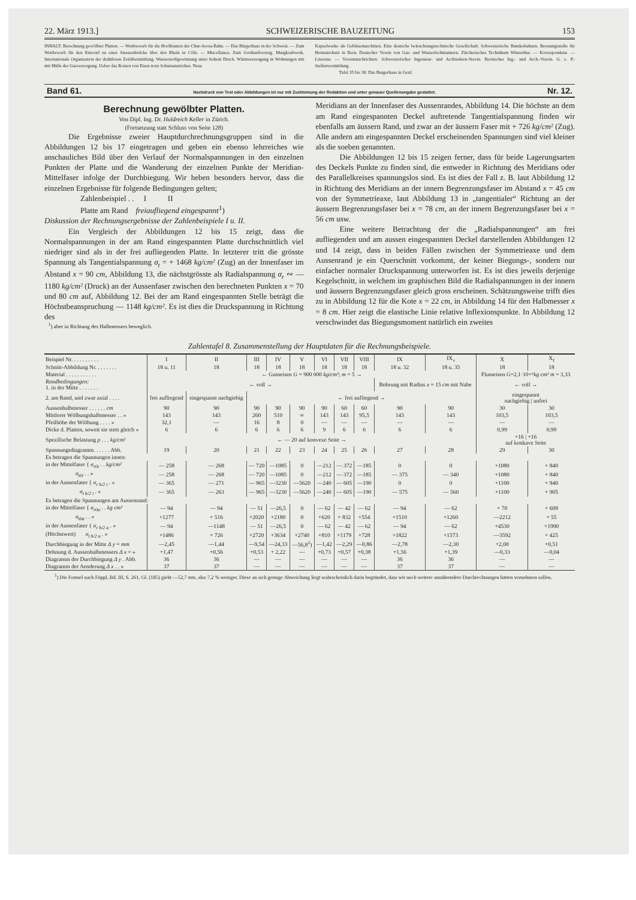22. März 1913.] SCHWEIZERISCHE BAUZEITUNG 153
INHALT: Berechnung gewölbter Platten. — Wettbewerb für die Hochbauten der Chur-Arosa-Bahn. — Das Bürgerhaus in der Schweiz. — Zum Wettbewerb für den Entwurf zu einer Strassenbrücke über den Rhein in Cöln. — Miscellanea: Zum Gotthardvertrag. Murgkraftwerk. Internationale Organisation der drahtlosen Zeitübermittlung. Wasserstoffgewinnung unter hohem Druck. Wärmeerzeugung in Wohnungen mit mit Hülfe der Gasversorgung. Ueber das Rosten von Eisen trotz Schutzanstriches. Neue
Kapselwerke als Gebläsemaschinen. Eine deutsche beleuchtungstechnische Gesellschaft. Schweizerische Bundesbahnen. Beratungsstelle für Heimatschutz in Bern. Deutscher Verein von Gas- und Wasserfachmannern. Zürcherisches Technikum Winterthur. — Korrespondenz. — Literatur. — Vereinsnachrichten: Schweizerischer Ingenieur- und Architekten-Verein. Bernischer Ing.- und Arch.-Verein. G. e. P.: Stellenvermittlung.
Tafel 35 bis 38: Das Burgerhaus in Genf.
Band 61. Nachdruck von Text oder Abbildungen ist nur mit Zustimmung der Redaktion und unter genauer Quellenangabe gestattet. Nr. 12.
Berechnung gewölbter Platten.
Von Dipl. Ing. Dr. Huldreich Keller in Zürich.
(Fortsetzung statt Schluss von Seite 128)
Die Ergebnisse zweier Hauptdurchrechnungsgruppen sind in die Abbildungen 12 bis 17 eingetragen und geben ein ebenso lehrreiches wie anschauliches Bild über den Verlauf der Normalspannungen in den einzelnen Punkten der Platte und die Wanderung der einzelnen Punkte der Meridian-Mittelfaser infolge der Durchbiegung. Wir heben besonders hervor, dass die einzelnen Ergebnisse für folgende Bedingungen gelten;
Zahlenbeispiel . . I II
Platte am Rand freiaufliegend eingespannt<sup>1</sup>)
Diskussion der Rechnungsergebnisse der Zahlenbeispiele I u. II.
Ein Vergleich der Abbildungen 12 bis 15 zeigt, dass die Normalspannungen in der am Rand eingespannten Platte durchschnittlich viel niedriger sind als in der frei aufliegenden Platte. In letzterer tritt die grösste Spannung als Tangentialspannung σ<sub>t</sub> = + 1468 kg/cm² (Zug) an der Innenfaser im Abstand x = 90 cm, Abbildung 13, die nächstgrösste als Radialspannung σ<sub>r</sub> ∾ — 1180 kg/cm² (Druck) an der Aussenfaser zwischen den berechneten Punkten x = 70 und 80 cm auf, Abbildung 12. Bei der am Rand eingespannten Stelle beträgt die Höchstbeanspruchung — 1148 kg/cm². Es ist dies die Druckspannung in Richtung des
<sup>1</sup>) aber in Richtung des Halbmessers beweglich.
Meridians an der Innenfaser des Aussenrandes, Abbildung 14. Die höchste an dem am Rand eingespannten Deckel auftretende Tangentialspannung finden wir ebenfalls am äussern Rand, und zwar an der äussern Faser mit + 726 kg/cm² (Zug). Alle andern am eingespannten Deckel erscheinenden Spannungen sind viel kleiner als die soeben genannten.
Die Abbildungen 12 bis 15 zeigen ferner, dass für beide Lagerungsarten des Deckels Punkte zu finden sind, die entweder in Richtung des Meridians oder des Parallelkreises spannungslos sind. Es ist dies der Fall z. B. laut Abbildung 12 in Richtung des Meridians an der innern Begrenzungsfaser im Abstand x = 45 cm von der Symmetrieaxe, laut Abbildung 13 in „tangentialer“ Richtung an der äussern Begrenzungsfaser bei x = 78 cm, an der innern Begrenzungsfaser bei x = 56 cm usw.
Eine weitere Betrachtung der die „Radialspannungen“ am frei aufliegenden und am aussen eingespannten Deckel darstellenden Abbildungen 12 und 14 zeigt, dass in beiden Fällen zwischen der Symmetrieaxe und dem Aussenrand je ein Querschnitt vorkommt, der keiner Biegungs-, sondern nur einfacher normaler Druckspannung unterworfen ist. Es ist dies jeweils derjenige Kegelschnitt, in welchem im graphischen Bild die Radialspannungen in der innern und äussern Begrenzungsfaser gleich gross erscheinen. Schätzungsweise trifft dies zu in Abbildung 12 für die Kote x = 22 cm, in Abbildung 14 für den Halbmesser x = 8 cm. Hier zeigt die elastische Linie relative Inflexionspunkte. In Abbildung 12 verschwindet das Biegungsmoment natürlich ein zweites
Zahlentafel 8. Zusammenstellung der Hauptdaten für die Rechnungsbeispiele.
| Beispiel Nr. . . . . . . . . . | I | II | III | IV | V | VI | VII | VIII | IX | IX<sub>v</sub> | X | X<sub>f</sub> |
| --- | --- | --- | --- | --- | --- | --- | --- | --- | --- | --- | --- | --- |
| Schnitt-Abbildung Nr. . . . . . . . | 18 u. 11 | 18 | 18 | 18 | 18 | 18 | 18 | 18 | 18 u. 32 | 18 u. 35 | 18 | 18 |
| Material . . . . . . . . . . . | ← Gusseisen G = 900 000 kg/cm² ; m = 5 → | | | | | | | | | | Flusseisen G =2,1·10+⁶ kg cm² m = 3,33 | |
| Randbedingungen: 1. in der Mitte . . . . . . . | ← voll → | | | | | | | | Bohrung mit Radius x = 15 cm mit Nabe | | ← voll → | |
| 2. am Rand, und zwar axial . . . . | frei aufliegend | eingespannt nachgiebig | ← frei aufliegend → | | | | | | | | eingespannt nachgiebig / unfrei | |
| Aussenhalbmesser . . . . . . cm | 90 | 90 | 90 | 90 | 90 | 90 | 60 | 60 | 90 | 90 | 30 | 30 |
| Mittlerer Wölbungshalbmesser . . » | 143 | 143 | 260 | 510 | ∞ | 143 | 143 | 95,5 | 143 | 143 | 103,5 | 103,5 |
| Pfeilhöhe der Wölbung . . . . » | 32,1 | — | 16 | 8 | 0 | — | — | — | — | — | — | — |
| Dicke d. Platten, soweit sie stets gleich » | 6 | 6 | 6 | 6 | 6 | 9 | 6 | 6 | 6 | 6 | 0,99 | 0,99 |
| Spezifische Belastung p . . . kg/cm² | ← — 20 auf konvexe Seite → | | | | | | | | | | +16 / +16 auf konkave Seite | |
| Spannungsdiagramm. . . . . . Abb. | 19 | 20 | 21 | 22 | 23 | 24 | 25 | 26 | 27 | 28 | 29 | 30 |
| Es betragen die Spannungen innen: | | | | | | | | | | | | |
| in der Mittelfaser { σ<sub>r0i</sub> . . kg/cm² | — 258 | — 268 | — 720 | —1085 | 0 | —212 | — 372 | —185 | 0 | 0 | +1080 | + 840 |
| σ<sub>t0i</sub> . . » | — 258 | — 268 | — 720 | —1085 | 0 | —212 | — 372 | —185 | — 375 | — 340 | +1080 | + 840 |
| in der Aussenfaser { σ<sub>r h/2 i</sub> . » | — 365 | — 271 | — 965 | —3230 | —5620 | —240 | — 605 | —190 | 0 | 0 | +1100 | + 940 |
| σ<sub>t h/2 i</sub> . » | — 365 | — 263 | — 965 | —3230 | —5620 | —240 | — 605 | —190 | — 575 | — 560 | +1100 | + 905 |
| Es betragen die Spannungen am Aussenrand: | | | | | | | | | | | | |
| in der Mittelfaser { σ<sub>r0a</sub> . . kg cm² | — 94 | — 94 | — 51 | —26,5 | 0 | — 62 | — 42 | — 62 | — 94 | — 62 | + 70 | + 609 |
| σ<sub>t0a</sub> . . » | +1277 | + 516 | +2020 | +2180 | 0 | +620 | + 832 | +554 | +1510 | +1260 | —2212 | + 55 |
| in der Aussenfaser { σ<sub>r h/2 a</sub> . » | — 94 | —1148 | — 51 | —26,5 | 0 | — 62 | — 42 | — 62 | — 94 | — 62 | +4530 | +1990 |
| (Höchstwert) σ<sub>t h/2 a</sub> . » | +1486 | + 726 | +2720 | +3634 | +2740 | +810 | +1179 | +728 | +1822 | +1573 | —3592 | + 425 |
| Durchbiegung in der Mitte Δ y = mm | —2,45 | —1,44 | —9,54 | —24,33 | —56,8<sup>1</sup>) | —1,42 | —2,29 | —0,86 | —2,78 | —2,30 | +2,00 | +0,51 |
| Dehnung d. Aussenhalbmessers Δ x = » | +1,47 | +0,56 | +0,53 | + 2,22 | — | +0,73 | +0,57 | +0,38 | +1,56 | +1,39 | —0,33 | —0,04 |
| Diagramm der Durchbiegung Δ y . Abb. | 36 | 36 | — | — | — | — | — | — | 36 | 36 | — | — |
| Diagramm der Aenderung Δ x . . » | 37 | 37 | — | — | — | — | — | — | 37 | 37 | — | — |
<sup>1</sup>) Die Formel nach Föppl, Bd. III, S. 261, Gl. (185) giebt —52,7 mm, also 7,2 % weniger. Diese an sich geringe Abweichung liegt wahrscheinlich darin begründet, dass wir noch weitere annäherndere Durchrechnungen hätten vornehmen sollen.